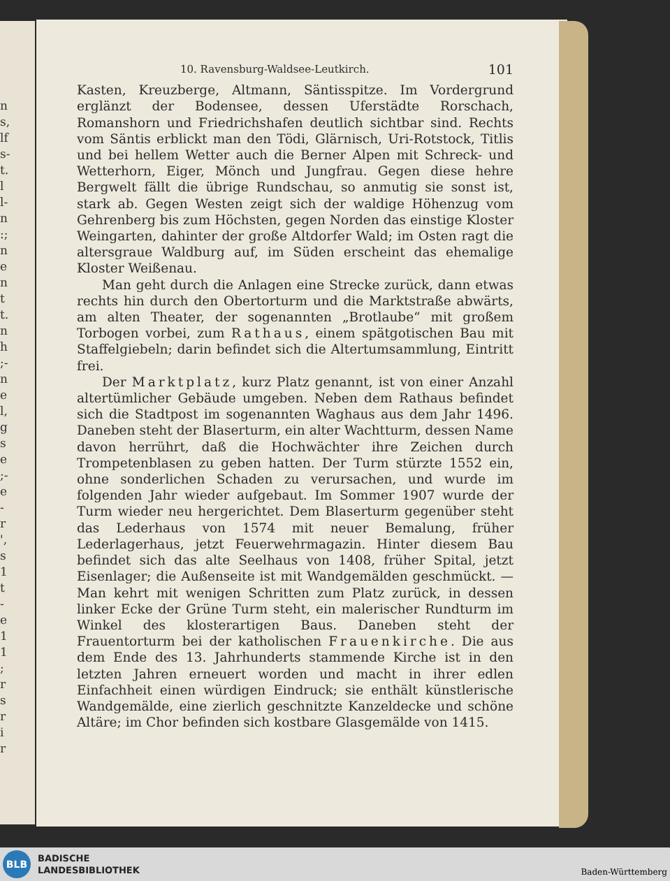n s, lf s- t. l l- n :; n e n t t. n h ;- n e l, g s e ;- e - r ', s 1 t - e 1 1 ; r s r i r
10. Ravensburg-Waldsee-Leutkirch. 101
Kasten, Kreuzberge, Altmann, Säntisspitze. Im Vordergrund erglänzt der Bodensee, dessen Uferstädte Rorschach, Romanshorn und Friedrichshafen deutlich sichtbar sind. Rechts vom Säntis erblickt man den Tödi, Glärnisch, Uri-Rotstock, Titlis und bei hellem Wetter auch die Berner Alpen mit Schreck- und Wetterhorn, Eiger, Mönch und Jungfrau. Gegen diese hehre Bergwelt fällt die übrige Rundschau, so anmutig sie sonst ist, stark ab. Gegen Westen zeigt sich der waldige Höhenzug vom Gehrenberg bis zum Höchsten, gegen Norden das einstige Kloster Weingarten, dahinter der große Altdorfer Wald; im Osten ragt die altersgraue Waldburg auf, im Süden erscheint das ehemalige Kloster Weißenau.
Man geht durch die Anlagen eine Strecke zurück, dann etwas rechts hin durch den Obertorturm und die Marktstraße abwärts, am alten Theater, der sogenannten „Brotlaube“ mit großem Torbogen vorbei, zum Rathaus, einem spätgotischen Bau mit Staffelgiebeln; darin befindet sich die Altertumsammlung, Eintritt frei.
Der Marktplatz, kurz Platz genannt, ist von einer Anzahl altertümlicher Gebäude umgeben. Neben dem Rathaus befindet sich die Stadtpost im sogenannten Waghaus aus dem Jahr 1496. Daneben steht der Blaserturm, ein alter Wachtturm, dessen Name davon herrührt, daß die Hochwächter ihre Zeichen durch Trompetenblasen zu geben hatten. Der Turm stürzte 1552 ein, ohne sonderlichen Schaden zu verursachen, und wurde im folgenden Jahr wieder aufgebaut. Im Sommer 1907 wurde der Turm wieder neu hergerichtet. Dem Blaserturm gegenüber steht das Lederhaus von 1574 mit neuer Bemalung, früher Lederlagerhaus, jetzt Feuerwehrmagazin. Hinter diesem Bau befindet sich das alte Seelhaus von 1408, früher Spital, jetzt Eisenlager; die Außenseite ist mit Wandgemälden geschmückt. — Man kehrt mit wenigen Schritten zum Platz zurück, in dessen linker Ecke der Grüne Turm steht, ein malerischer Rundturm im Winkel des klosterartigen Baus. Daneben steht der Frauentorturm bei der katholischen Frauenkirche. Die aus dem Ende des 13. Jahrhunderts stammende Kirche ist in den letzten Jahren erneuert worden und macht in ihrer edlen Einfachheit einen würdigen Eindruck; sie enthält künstlerische Wandgemälde, eine zierlich geschnitzte Kanzeldecke und schöne Altäre; im Chor befinden sich kostbare Glasgemälde von 1415.
BLB
BADISCHE
LANDESBIBLIOTHEK
Baden-Württemberg